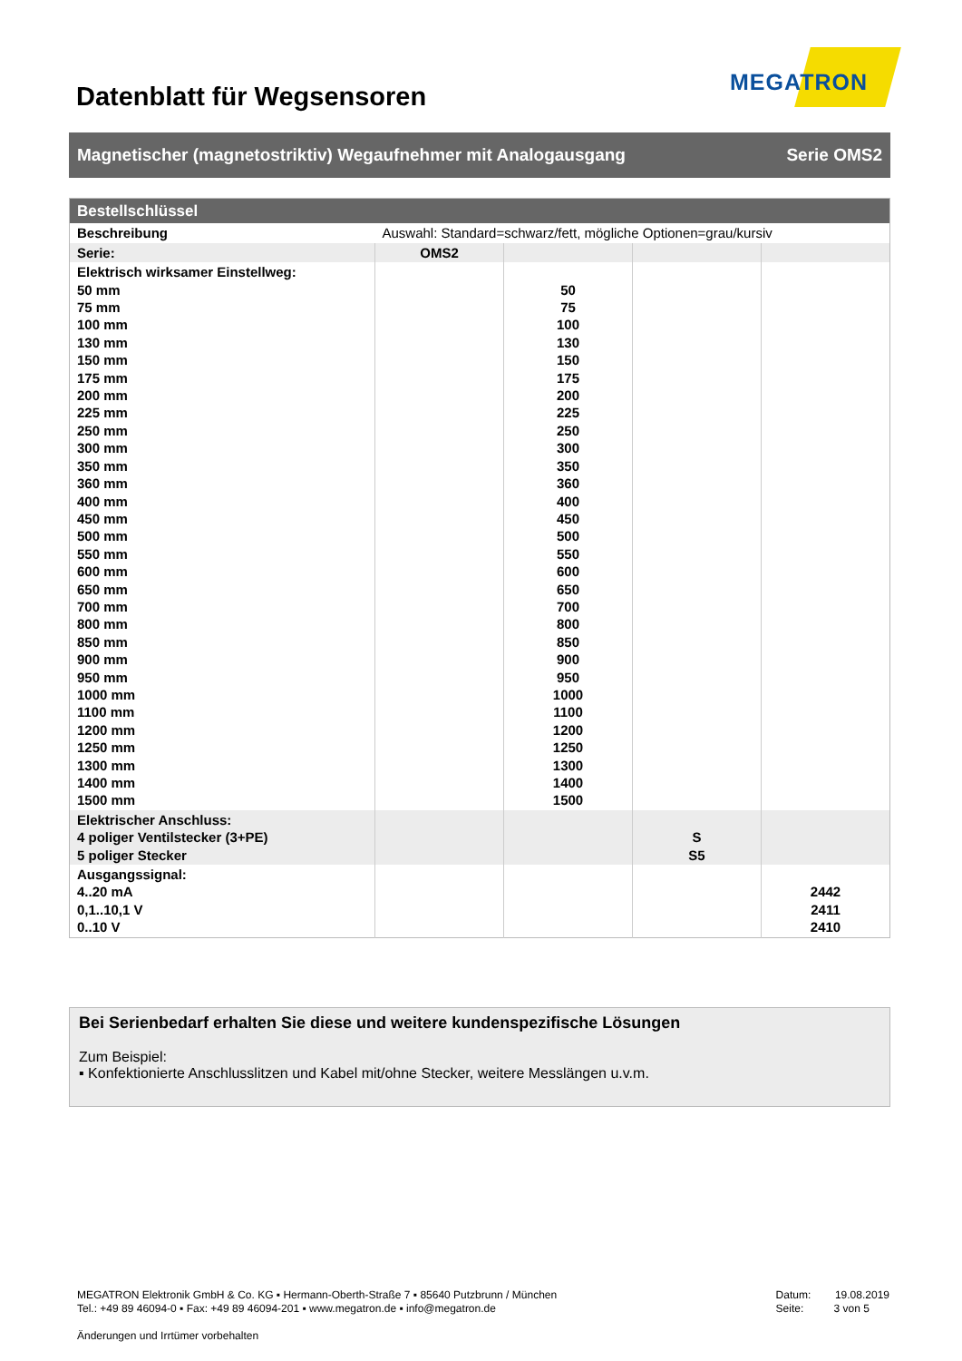Datenblatt für Wegsensoren
MEGATRON
Magnetischer (magnetostriktiv) Wegaufnehmer mit Analogausgang Serie OMS2
| Bestellschlüssel | | | | |
| --- | --- | --- | --- | --- |
| Beschreibung | Auswahl: Standard=schwarz/fett, mögliche Optionen=grau/kursiv | | | |
| Serie: | OMS2 | | | |
| Elektrisch wirksamer Einstellweg: 50 mm 75 mm 100 mm 130 mm 150 mm 175 mm 200 mm 225 mm 250 mm 300 mm 350 mm 360 mm 400 mm 450 mm 500 mm 550 mm 600 mm 650 mm 700 mm 800 mm 850 mm 900 mm 950 mm 1000 mm 1100 mm 1200 mm 1250 mm 1300 mm 1400 mm 1500 mm | | 50 75 100 130 150 175 200 225 250 300 350 360 400 450 500 550 600 650 700 800 850 900 950 1000 1100 1200 1250 1300 1400 1500 | | |
| Elektrischer Anschluss: 4 poliger Ventilstecker (3+PE) 5 poliger Stecker | | | S S5 | |
| Ausgangssignal: 4..20 mA 0,1..10,1 V 0..10 V | | | | 2442 2411 2410 |
Bei Serienbedarf erhalten Sie diese und weitere kundenspezifische Lösungen
Zum Beispiel:
▪ Konfektionierte Anschlusslitzen und Kabel mit/ohne Stecker, weitere Messlängen u.v.m.
MEGATRON Elektronik GmbH & Co. KG ▪ Hermann-Oberth-Straße 7 ▪ 85640 Putzbrunn / München
Tel.: +49 89 46094-0 ▪ Fax: +49 89 46094-201 ▪ www.megatron.de ▪ info@megatron.de
Datum: 19.08.2019
Seite: 3 von 5
Änderungen und Irrtümer vorbehalten